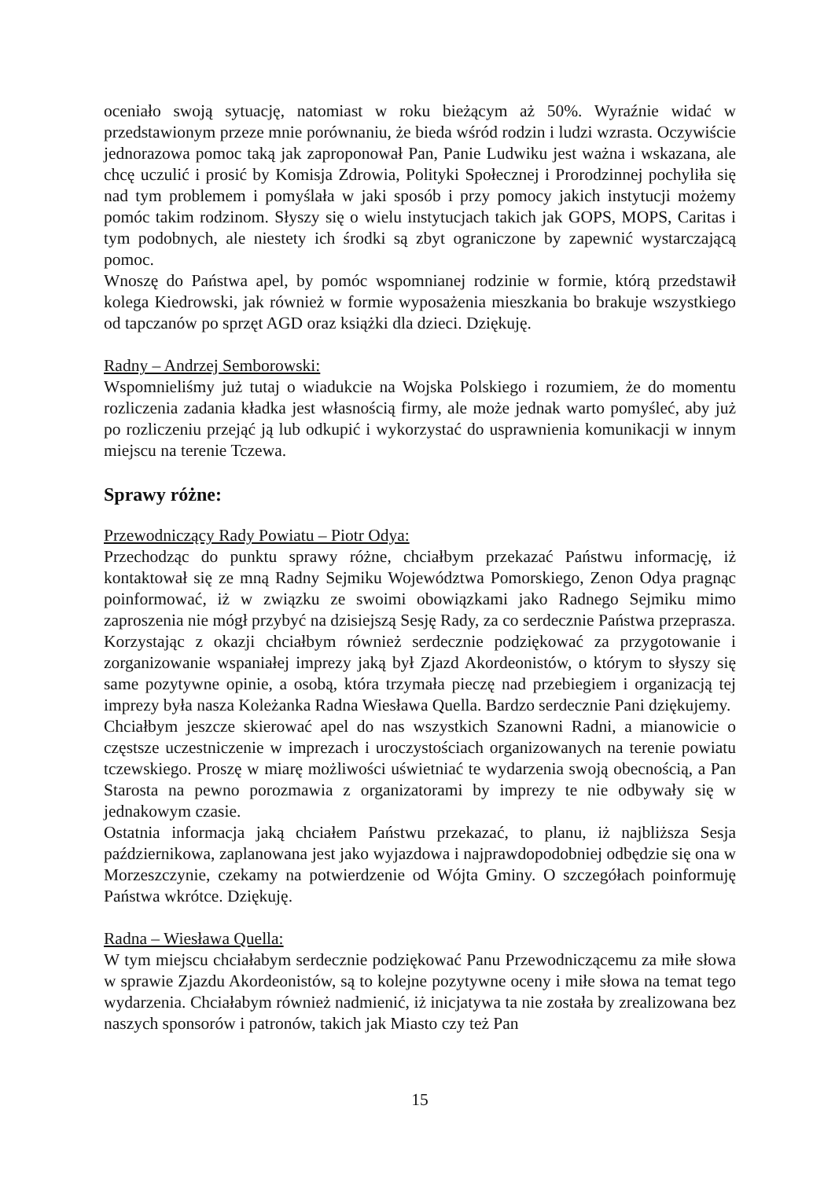oceniało swoją sytuację, natomiast w roku bieżącym aż 50%. Wyraźnie widać w przedstawionym przeze mnie porównaniu, że bieda wśród rodzin i ludzi wzrasta. Oczywiście jednorazowa pomoc taką jak zaproponował Pan, Panie Ludwiku jest ważna i wskazana, ale chcę uczulić i prosić by Komisja Zdrowia, Polityki Społecznej i Prorodzinnej pochyliła się nad tym problemem i pomyślała w jaki sposób i przy pomocy jakich instytucji możemy pomóc takim rodzinom. Słyszy się o wielu instytucjach takich jak GOPS, MOPS, Caritas i tym podobnych, ale niestety ich środki są zbyt ograniczone by zapewnić wystarczającą pomoc.
Wnoszę do Państwa apel, by pomóc wspomnianej rodzinie w formie, którą przedstawił kolega Kiedrowski, jak również w formie wyposażenia mieszkania bo brakuje wszystkiego od tapczanów po sprzęt AGD oraz książki dla dzieci. Dziękuję.
Radny – Andrzej Semborowski:
Wspomnieliśmy już tutaj o wiadukcie na Wojska Polskiego i rozumiem, że do momentu rozliczenia zadania kładka jest własnością firmy, ale może jednak warto pomyśleć, aby już po rozliczeniu przejąć ją lub odkupić i wykorzystać do usprawnienia komunikacji w innym miejscu na terenie Tczewa.
Sprawy różne:
Przewodniczący Rady Powiatu – Piotr Odya:
Przechodząc do punktu sprawy różne, chciałbym przekazać Państwu informację, iż kontaktował się ze mną Radny Sejmiku Województwa Pomorskiego, Zenon Odya pragnąc poinformować, iż w związku ze swoimi obowiązkami jako Radnego Sejmiku mimo zaproszenia nie mógł przybyć na dzisiejszą Sesję Rady, za co serdecznie Państwa przeprasza.
Korzystając z okazji chciałbym również serdecznie podziękować za przygotowanie i zorganizowanie wspaniałej imprezy jaką był Zjazd Akordeonistów, o którym to słyszy się same pozytywne opinie, a osobą, która trzymała pieczę nad przebiegiem i organizacją tej imprezy była nasza Koleżanka Radna Wiesława Quella. Bardzo serdecznie Pani dziękujemy.
Chciałbym jeszcze skierować apel do nas wszystkich Szanowni Radni, a mianowicie o częstsze uczestniczenie w imprezach i uroczystościach organizowanych na terenie powiatu tczewskiego. Proszę w miarę możliwości uświetniać te wydarzenia swoją obecnością, a Pan Starosta na pewno porozmawia z organizatorami by imprezy te nie odbywały się w jednakowym czasie.
Ostatnia informacja jaką chciałem Państwu przekazać, to planu, iż najbliższa Sesja październikowa, zaplanowana jest jako wyjazdowa i najprawdopodobniej odbędzie się ona w Morzeszczynie, czekamy na potwierdzenie od Wójta Gminy. O szczegółach poinformuję Państwa wkrótce. Dziękuję.
Radna – Wiesława Quella:
W tym miejscu chciałabym serdecznie podziękować Panu Przewodniczącemu za miłe słowa w sprawie Zjazdu Akordeonistów, są to kolejne pozytywne oceny i miłe słowa na temat tego wydarzenia. Chciałabym również nadmienić, iż inicjatywa ta nie została by zrealizowana bez naszych sponsorów i patronów, takich jak Miasto czy też Pan
15